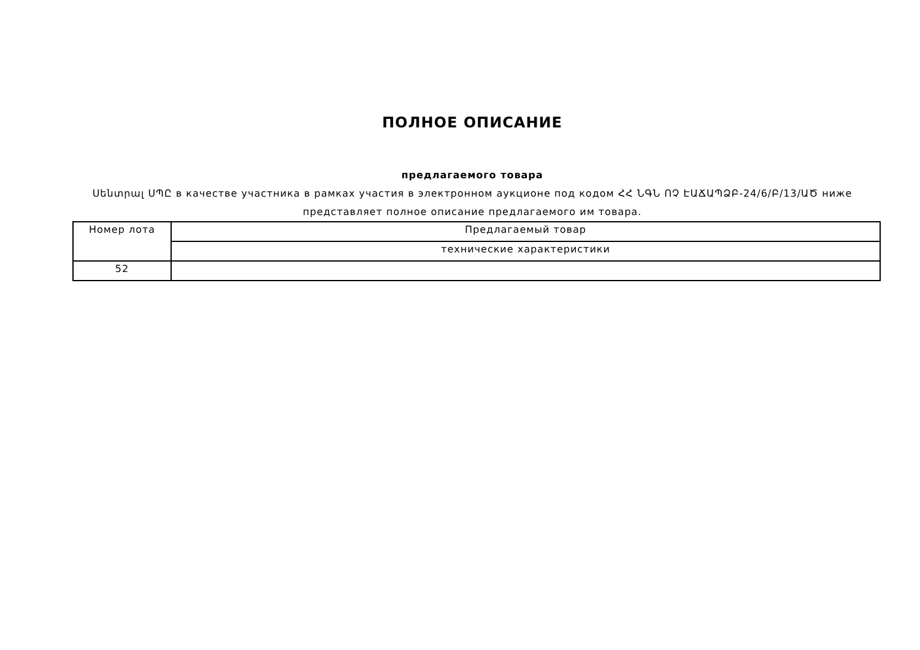ПОЛНОЕ ОПИСАНИЕ
предлагаемого товара
Սենտրալ ՍՊԸ в качестве участника в рамках участия в электронном аукционе под кодом ՀՀ ՆԳՆ ՈՉ ԷԱՃԱՊՁԲ-24/6/Բ/13/ԱԾ ниже представляет полное описание предлагаемого им товара.
| Номер лота | Предлагаемый товар |
| | технические характеристики |
| 52 | |